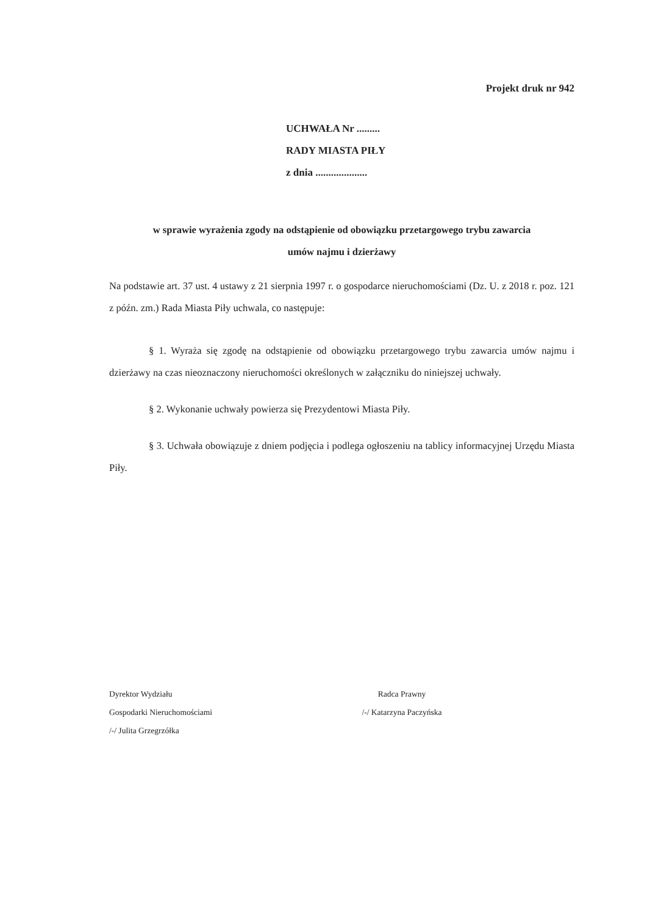Projekt druk nr 942
UCHWAŁA Nr .........
RADY MIASTA PIŁY
z dnia ....................
w sprawie wyrażenia zgody na odstąpienie od obowiązku przetargowego trybu zawarcia
umów najmu i dzierżawy
Na podstawie art. 37 ust. 4 ustawy z 21 sierpnia 1997 r. o gospodarce nieruchomościami (Dz. U. z 2018 r. poz. 121 z późn. zm.) Rada Miasta Piły uchwala, co następuje:
§ 1. Wyraża się zgodę na odstąpienie od obowiązku przetargowego trybu zawarcia umów najmu i dzierżawy na czas nieoznaczony nieruchomości określonych w załączniku do niniejszej uchwały.
§ 2. Wykonanie uchwały powierza się Prezydentowi Miasta Piły.
§ 3. Uchwała obowiązuje z dniem podjęcia i podlega ogłoszeniu na tablicy informacyjnej Urzędu Miasta Piły.
Dyrektor Wydziału
Gospodarki Nieruchomościami
/-/ Julita Grzegrzółka
Radca Prawny
/-/ Katarzyna Paczyńska